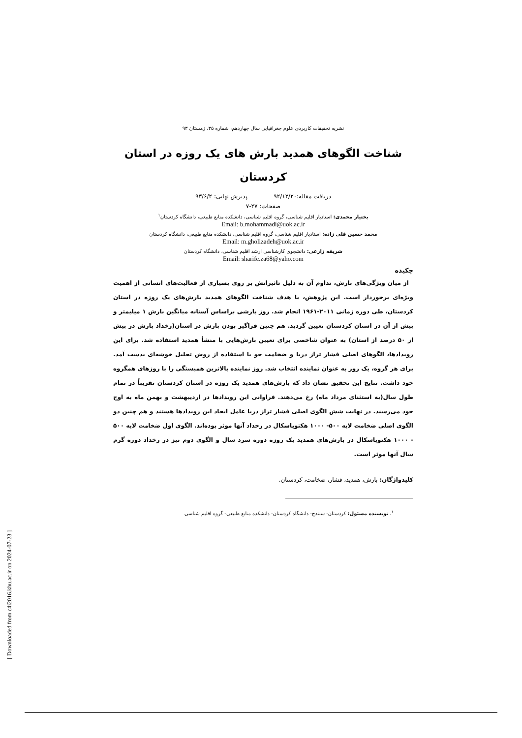نشریه تحقیقات کاربردی علوم جغرافیایی سال چهاردهم، شماره ۳۵، زمستان ۹۳
شناخت الگوهای همدید بارش های یک روزه در استان کردستان
دریافت مقاله:۹۲/۱۲/۲۰ پذیرش نهایی: ۹۳/۶/۲
صفحات: ۲۷-۷
بختیار محمدی: استادیار اقلیم شناسی، گروه اقلیم شناسی، دانشکده منابع طبیعی، دانشگاه کردستان<sup>۱</sup>
Email: b.mohammadi@uok.ac.ir
محمد حسین قلی زاده: استادیار اقلیم شناسی، گروه اقلیم شناسی، دانشکده منابع طبیعی، دانشگاه کردستان
Email: m.gholizadeh@uok.ac.ir
شریفه زارعی: دانشجوی کارشناسی ارشد اقلیم شناسی، دانشگاه کردستان
Email: sharife.za68@yaho.com
چکیده
از میان ویژگی‌های بارش، تداوم آن به دلیل تاثیراتش بر روی بسیاری از فعالیت‌های انسانی از اهمیت ویژه‌ای برخوردار است. این پژوهش، با هدف شناخت الگوهای همدید بارش‌های یک روزه در استان کردستان، طی دوره زمانی ۲۰۱۱-۱۹۶۱ انجام شد. روز بارشی براساس آستانه میانگین بارش ۱ میلیمتر و بیش از آن در استان کردستان تعیین گردید. هم چنین فراگیر بودن بارش در استان(رخداد بارش در بیش از ۵۰ درصد از استان) به عنوان شاخصی برای تعیین بارش‌هایی با منشأ همدید استفاده شد. برای این رویدادها، الگوهای اصلی فشار تراز دریا و ضخامت جو با استفاده از روش تحلیل خوشه‌ای بدست آمد. برای هر گروه، یک روز به عنوان نماینده انتخاب شد. روز نماینده بالاترین همبستگی را با روزهای همگروه خود داشت. نتایج این تحقیق نشان داد که بارش‌های همدید یک روزه در استان کردستان تقریباً در تمام طول سال(به استثنای مرداد ماه) رخ می‌دهند. فراوانی این رویدادها در اردیبهشت و بهمن ماه به اوج خود می‌رسند. در نهایت شش الگوی اصلی فشار تراز دریا عامل ایجاد این رویدادها هستند و هم چنین دو الگوی اصلی ضخامت لایه ۵۰۰- ۱۰۰۰ هکتوپاسکال در رخداد آنها موثر بوده‌اند. الگوی اول ضخامت لایه ۵۰۰ - ۱۰۰۰ هکتوپاسکال در بارش‌های همدید یک روزه دوره سرد سال و الگوی دوم نیز در رخداد دوره گرم سال آنها موثر است.
کلیدواژگان: بارش، همدید، فشار، ضخامت، کردستان.
<sup>۱</sup>. نویسنده مسئول: کردستان- سنندج- دانشگاه کردستان- دانشکده منابع طبیعی- گروه اقلیم شناسی
[ Downloaded from c4i2016.khu.ac.ir on 2024-07-23 ]